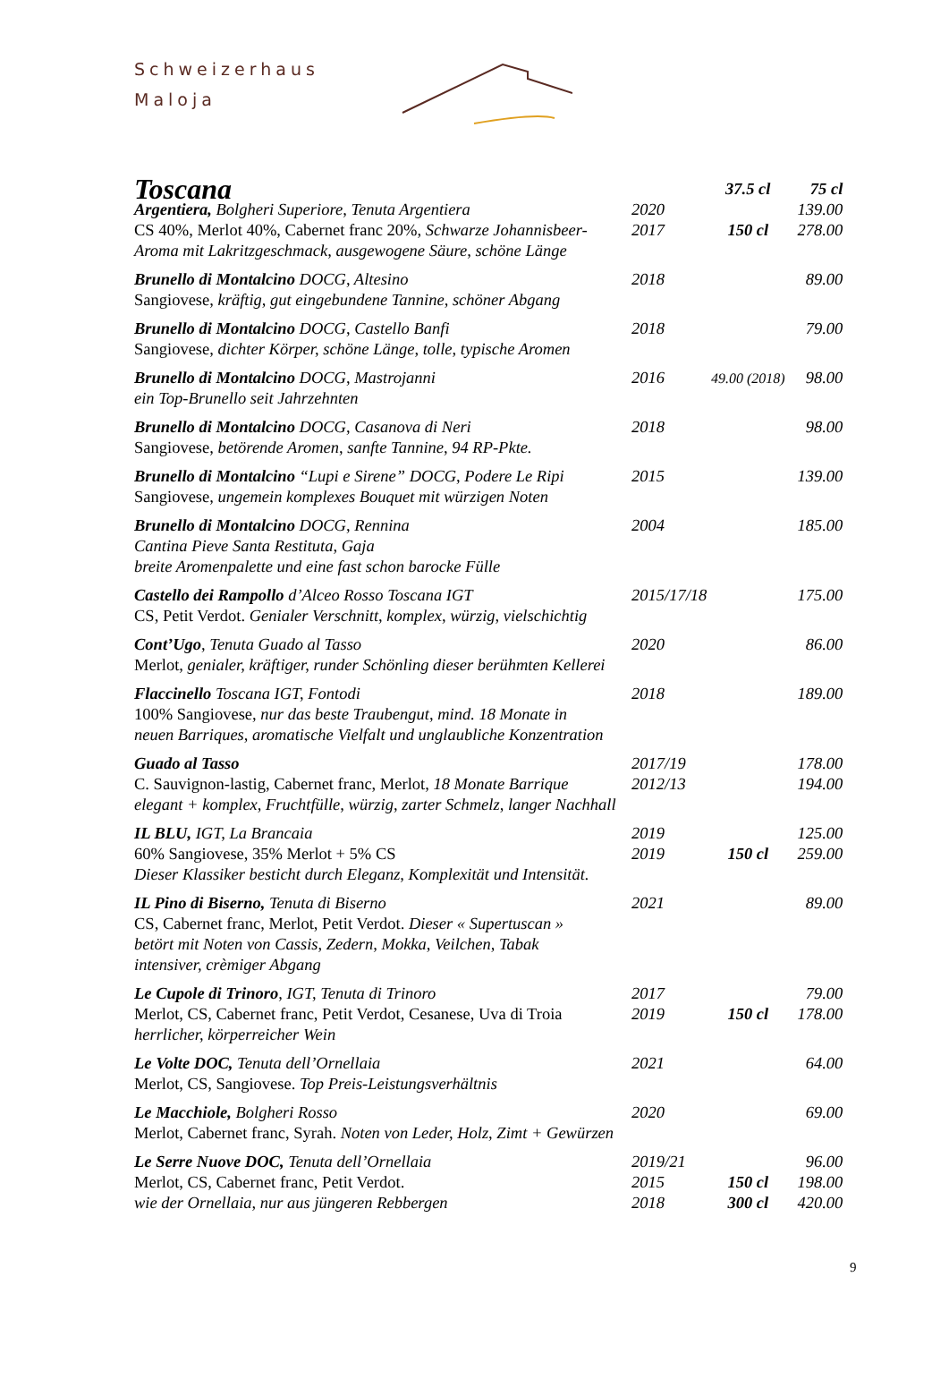Schweizerhaus
Maloja
| Toscana | | 37.5 cl | 75 cl |
| Argentiera, Bolgheri Superiore, Tenuta Argentiera | 2020 | | 139.00 |
| CS 40%, Merlot 40%, Cabernet franc 20% , Schwarze Johannisbeer- | 2017 | 150 cl | 278.00 |
| Aroma mit Lakritzgeschmack, ausgewogene Säure, schöne Länge | | | |
| Brunello di Montalcino DOCG, Altesino | 2018 | | 89.00 |
| Sangiovese , kräftig, gut eingebundene Tannine, schöner Abgang | | | |
| Brunello di Montalcino DOCG, Castello Banfi | 2018 | | 79.00 |
| Sangiovese , dichter Körper, schöne Länge, tolle, typische Aromen | | | |
| Brunello di Montalcino DOCG, Mastrojanni | 2016 | 49.00 (2018) | 98.00 |
| ein Top-Brunello seit Jahrzehnten | | | |
| Brunello di Montalcino DOCG, Casanova di Neri | 2018 | | 98.00 |
| Sangiovese , betörende Aromen, sanfte Tannine, 94 RP-Pkte. | | | |
| Brunello di Montalcino “Lupi e Sirene” DOCG, Podere Le Ripi | 2015 | | 139.00 |
| Sangiovese , ungemein komplexes Bouquet mit würzigen Noten | | | |
| Brunello di Montalcino DOCG, Rennina | 2004 | | 185.00 |
| Cantina Pieve Santa Restituta, Gaja | | | |
| breite Aromenpalette und eine fast schon barocke Fülle | | | |
| Castello dei Rampollo d’Alceo Rosso Toscana IGT | 2015/17/18 | | 175.00 |
| CS, Petit Verdot. Genialer Verschnitt, komplex, würzig, vielschichtig | | | |
| Cont’Ugo , Tenuta Guado al Tasso | 2020 | | 86.00 |
| Merlot , genialer, kräftiger, runder Schönling dieser berühmten Kellerei | | | |
| Flaccinello Toscana IGT, Fontodi | 2018 | | 189.00 |
| 100% Sangiovese , nur das beste Traubengut, mind. 18 Monate in | | | |
| neuen Barriques, aromatische Vielfalt und unglaubliche Konzentration | | | |
| Guado al Tasso | 2017/19 | | 178.00 |
| C. Sauvignon-lastig, Cabernet franc, Merlot , 18 Monate Barrique | 2012/13 | | 194.00 |
| elegant + komplex, Fruchtfülle, würzig, zarter Schmelz, langer Nachhall | | | |
| IL BLU, IGT, La Brancaia | 2019 | | 125.00 |
| 60% Sangiovese, 35% Merlot + 5% CS | 2019 | 150 cl | 259.00 |
| Dieser Klassiker besticht durch Eleganz, Komplexität und Intensität. | | | |
| IL Pino di Biserno, Tenuta di Biserno | 2021 | | 89.00 |
| CS, Cabernet franc, Merlot, Petit Verdot. Dieser « Supertuscan » | | | |
| betört mit Noten von Cassis, Zedern, Mokka, Veilchen, Tabak | | | |
| intensiver, crèmiger Abgang | | | |
| Le Cupole di Trinoro , IGT, Tenuta di Trinoro | 2017 | | 79.00 |
| Merlot, CS, Cabernet franc, Petit Verdot, Cesanese, Uva di Troia | 2019 | 150 cl | 178.00 |
| herrlicher, körperreicher Wein | | | |
| Le Volte DOC, Tenuta dell’Ornellaia | 2021 | | 64.00 |
| Merlot, CS, Sangiovese. Top Preis-Leistungsverhältnis | | | |
| Le Macchiole, Bolgheri Rosso | 2020 | | 69.00 |
| Merlot, Cabernet franc, Syrah. Noten von Leder, Holz, Zimt + Gewürzen | | | |
| Le Serre Nuove DOC, Tenuta dell’Ornellaia | 2019/21 | | 96.00 |
| Merlot, CS, Cabernet franc, Petit Verdot. | 2015 | 150 cl | 198.00 |
| wie der Ornellaia, nur aus jüngeren Rebbergen | 2018 | 300 cl | 420.00 |
9